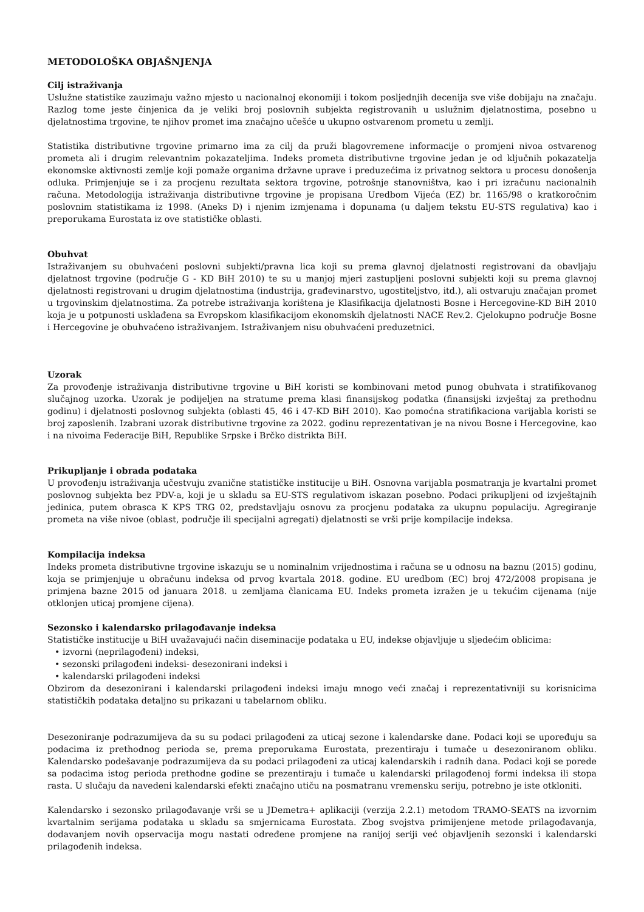METODOLOŠKA OBJAŠNJENJA
Cilj istraživanja
Uslužne statistike zauzimaju važno mjesto u nacionalnoj ekonomiji i tokom posljednjih decenija sve više dobijaju na značaju. Razlog tome jeste činjenica da je veliki broj poslovnih subjekta registrovanih u uslužnim djelatnostima, posebno u djelatnostima trgovine, te njihov promet ima značajno učešće u ukupno ostvarenom prometu u zemlji.
Statistika distributivne trgovine primarno ima za cilj da pruži blagovremene informacije o promjeni nivoa ostvarenog prometa ali i drugim relevantnim pokazateljima. Indeks prometa distributivne trgovine jedan je od ključnih pokazatelja ekonomske aktivnosti zemlje koji pomaže organima državne uprave i preduzećima iz privatnog sektora u procesu donošenja odluka. Primjenjuje se i za procjenu rezultata sektora trgovine, potrošnje stanovništva, kao i pri izračunu nacionalnih računa. Metodologija istraživanja distributivne trgovine je propisana Uredbom Vijeća (EZ) br. 1165/98 o kratkoročnim poslovnim statistikama iz 1998. (Aneks D) i njenim izmjenama i dopunama (u daljem tekstu EU-STS regulativa) kao i preporukama Eurostata iz ove statističke oblasti.
Obuhvat
Istraživanjem su obuhvaćeni poslovni subjekti/pravna lica koji su prema glavnoj djelatnosti registrovani da obavljaju djelatnost trgovine (područje G - KD BiH 2010) te su u manjoj mjeri zastupljeni poslovni subjekti koji su prema glavnoj djelatnosti registrovani u drugim djelatnostima (industrija, građevinarstvo, ugostiteljstvo, itd.), ali ostvaruju značajan promet u trgovinskim djelatnostima. Za potrebe istraživanja korištena je Klasifikacija djelatnosti Bosne i Hercegovine-KD BiH 2010 koja je u potpunosti usklađena sa Evropskom klasifikacijom ekonomskih djelatnosti NACE Rev.2. Cjelokupno područje Bosne i Hercegovine je obuhvaćeno istraživanjem. Istraživanjem nisu obuhvaćeni preduzetnici.
Uzorak
Za provođenje istraživanja distributivne trgovine u BiH koristi se kombinovani metod punog obuhvata i stratifikovanog slučajnog uzorka. Uzorak je podijeljen na stratume prema klasi finansijskog podatka (finansijski izvještaj za prethodnu godinu) i djelatnosti poslovnog subjekta (oblasti 45, 46 i 47-KD BiH 2010). Kao pomoćna stratifikaciona varijabla koristi se broj zaposlenih. Izabrani uzorak distributivne trgovine za 2022. godinu reprezentativan je na nivou Bosne i Hercegovine, kao i na nivoima Federacije BiH, Republike Srpske i Brčko distrikta BiH.
Prikupljanje i obrada podataka
U provođenju istraživanja učestvuju zvanične statističke institucije u BiH. Osnovna varijabla posmatranja je kvartalni promet poslovnog subjekta bez PDV-a, koji je u skladu sa EU-STS regulativom iskazan posebno. Podaci prikupljeni od izvještajnih jedinica, putem obrasca K KPS TRG 02, predstavljaju osnovu za procjenu podataka za ukupnu populaciju. Agregiranje prometa na više nivoe (oblast, područje ili specijalni agregati) djelatnosti se vrši prije kompilacije indeksa.
Kompilacija indeksa
Indeks prometa distributivne trgovine iskazuju se u nominalnim vrijednostima i računa se u odnosu na baznu (2015) godinu, koja se primjenjuje u obračunu indeksa od prvog kvartala 2018. godine. EU uredbom (EC) broj 472/2008 propisana je primjena bazne 2015 od januara 2018. u zemljama članicama EU. Indeks prometa izražen je u tekućim cijenama (nije otklonjen uticaj promjene cijena).
Sezonsko i kalendarsko prilagođavanje indeksa
Statističke institucije u BiH uvažavajući način diseminacije podataka u EU, indekse objavljuje u sljedećim oblicima:
• izvorni (neprilagođeni) indeksi,
• sezonski prilagođeni indeksi- desezonirani indeksi i
• kalendarski prilagođeni indeksi
Obzirom da desezonirani i kalendarski prilagođeni indeksi imaju mnogo veći značaj i reprezentativniji su korisnicima statističkih podataka detaljno su prikazani u tabelarnom obliku.
Desezoniranje podrazumijeva da su su podaci prilagođeni za uticaj sezone i kalendarske dane. Podaci koji se upoređuju sa podacima iz prethodnog perioda se, prema preporukama Eurostata, prezentiraju i tumače u desezoniranom obliku. Kalendarsko podešavanje podrazumijeva da su podaci prilagođeni za uticaj kalendarskih i radnih dana. Podaci koji se porede sa podacima istog perioda prethodne godine se prezentiraju i tumače u kalendarski prilagođenoj formi indeksa ili stopa rasta. U slučaju da navedeni kalendarski efekti značajno utiču na posmatranu vremensku seriju, potrebno je iste otkloniti.
Kalendarsko i sezonsko prilagođavanje vrši se u JDemetra+ aplikaciji (verzija 2.2.1) metodom TRAMO-SEATS na izvornim kvartalnim serijama podataka u skladu sa smjernicama Eurostata. Zbog svojstva primijenjene metode prilagođavanja, dodavanjem novih opservacija mogu nastati određene promjene na ranijoj seriji već objavljenih sezonski i kalendarski prilagođenih indeksa.